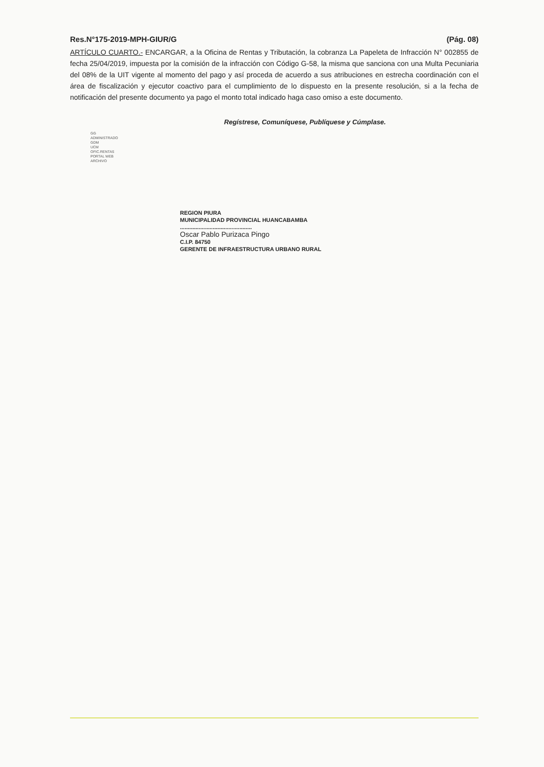Res.N°175-2019-MPH-GIUR/G (Pág. 08)
ARTÍCULO CUARTO.- ENCARGAR, a la Oficina de Rentas y Tributación, la cobranza La Papeleta de Infracción N° 002855 de fecha 25/04/2019, impuesta por la comisión de la infracción con Código G-58, la misma que sanciona con una Multa Pecuniaria del 08% de la UIT vigente al momento del pago y así proceda de acuerdo a sus atribuciones en estrecha coordinación con el área de fiscalización y ejecutor coactivo para el cumplimiento de lo dispuesto en la presente resolución, si a la fecha de notificación del presente documento ya pago el monto total indicado haga caso omiso a este documento.
Regístrese, Comuníquese, Publíquese y Cúmplase.
GG
ADMINISTRADO
GDM
UCM
OFIC.RENTAS
PORTAL WEB
ARCHIVO
REGION PIURA
MUNICIPALIDAD PROVINCIAL HUANCABAMBA
..............................................
Oscar Pablo Purizaca Pingo
C.I.P. 84750
GERENTE DE INFRAESTRUCTURA URBANO RURAL